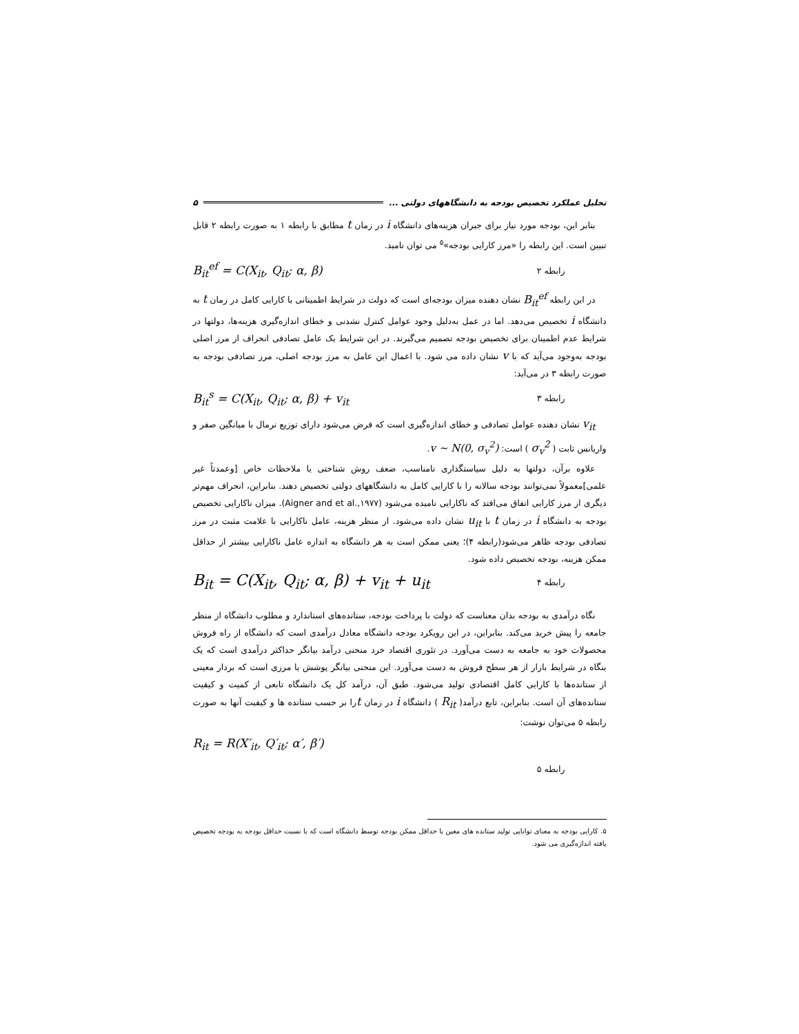تحلیل عملکرد تخصیص بودجه به دانشگاههای دولتی ... ۵
بنابر این، بودجه مورد نیاز برای جبران هزینه‌های دانشگاه i در زمان t مطابق با رابطه ۱ به صورت رابطه ۲ قابل تبیین است. این رابطه را «مرز کارایی بودجه»<sup>۵</sup> می توان نامید.
رابطه ۲ B<sub>it</sub><sup>ef</sup> = C(X<sub>it</sub>, Q<sub>it</sub>; α, β)
در این رابطه B<sub>it</sub><sup>ef</sup> نشان دهنده میزان بودجه‌ای است که دولت در شرایط اطمینانی با کارایی کامل در زمان t به دانشگاه i تخصیص می‌دهد. اما در عمل به‌دلیل وجود عوامل کنترل نشدنی و خطای اندازه‌گیری هزینه‌ها، دولتها در شرایط عدم اطمینان برای تخصیص بودجه تصمیم می‌گیرند. در این شرایط یک عامل تصادفی انحراف از مرز اصلی بودجه به‌وجود می‌آید که با v نشان داده می شود. با اعمال این عامل به مرز بودجه اصلی، مرز تصادفی بودجه به صورت رابطه ۳ در می‌آید:
رابطه ۳ B<sub>it</sub><sup>s</sup> = C(X<sub>it</sub>, Q<sub>it</sub>; α, β) + v<sub>it</sub>
v<sub>it</sub> نشان دهنده عوامل تصادفی و خطای اندازه‌گیری است که فرض می‌شود دارای توزیع نرمال با میانگین صفر و واریانس ثابت ( σ<sub>v</sub><sup>2</sup> ) است: v ~ N(0, σ<sub>v</sub><sup>2</sup>).
علاوه برآن، دولتها به دلیل سیاستگذاری نامناسب، ضعف روش شناختی یا ملاحظات خاص [وعمدتاً غیر علمی]معمولاً نمی‌توانند بودجه سالانه را با کارایی کامل به دانشگاههای دولتی تخصیص دهند. بنابراین، انحراف مهم‌تر دیگری از مرز کارایی اتفاق می‌افتد که ناکارایی نامیده می‌شود (Aigner and et al.,۱۹۷۷). میزان ناکارایی تخصیص بودجه به دانشگاه i در زمان t با u<sub>it</sub> نشان داده می‌شود. از منظر هزینه، عامل ناکارایی با علامت مثبت در مرز تصادفی بودجه ظاهر می‌شود(رابطه ۴)؛ یعنی ممکن است به هر دانشگاه به اندازه عامل ناکارایی بیشتر از حداقل ممکن هزینه، بودجه تخصیص داده شود.
رابطه ۴ B<sub>it</sub> = C(X<sub>it</sub>, Q<sub>it</sub>; α, β) + v<sub>it</sub> + u<sub>it</sub>
نگاه درآمدی به بودجه بدان معناست که دولت با پرداخت بودجه، ستانده‌های استاندارد و مطلوب دانشگاه از منظر جامعه را پیش خرید می‌کند. بنابراین، در این رویکرد بودجه دانشگاه معادل درآمدی است که دانشگاه از راه فروش محصولات خود به جامعه به دست می‌آورد. در تئوری اقتصاد خرد منحنی درآمد بیانگر حداکثر درآمدی است که یک بنگاه در شرایط بازار از هر سطح فروش به دست می‌آورد. این منحنی بیانگر پوشش یا مرزی است که بردار معینی از ستانده‌ها با کارایی کامل اقتصادی تولید می‌شود. طبق آن، درآمد کل یک دانشگاه تابعی از کمیت و کیفیت ستانده‌های آن است. بنابراین، تابع درآمد( R<sub>it</sub> ) دانشگاه i در زمان tرا بر حسب ستانده ها و کیفیت آنها به صورت رابطه ۵ می‌توان نوشت:
R<sub>it</sub> = R(X′<sub>it</sub>, Q′<sub>it</sub>; α′, β′)
رابطه ۵
۵. کارایی بودجه به معنای توانایی تولید ستانده های معین با حداقل ممکن بودجه توسط دانشگاه است که با نسبت حداقل بودجه به بودجه تخصیص یافته اندازه‌گیری می شود.